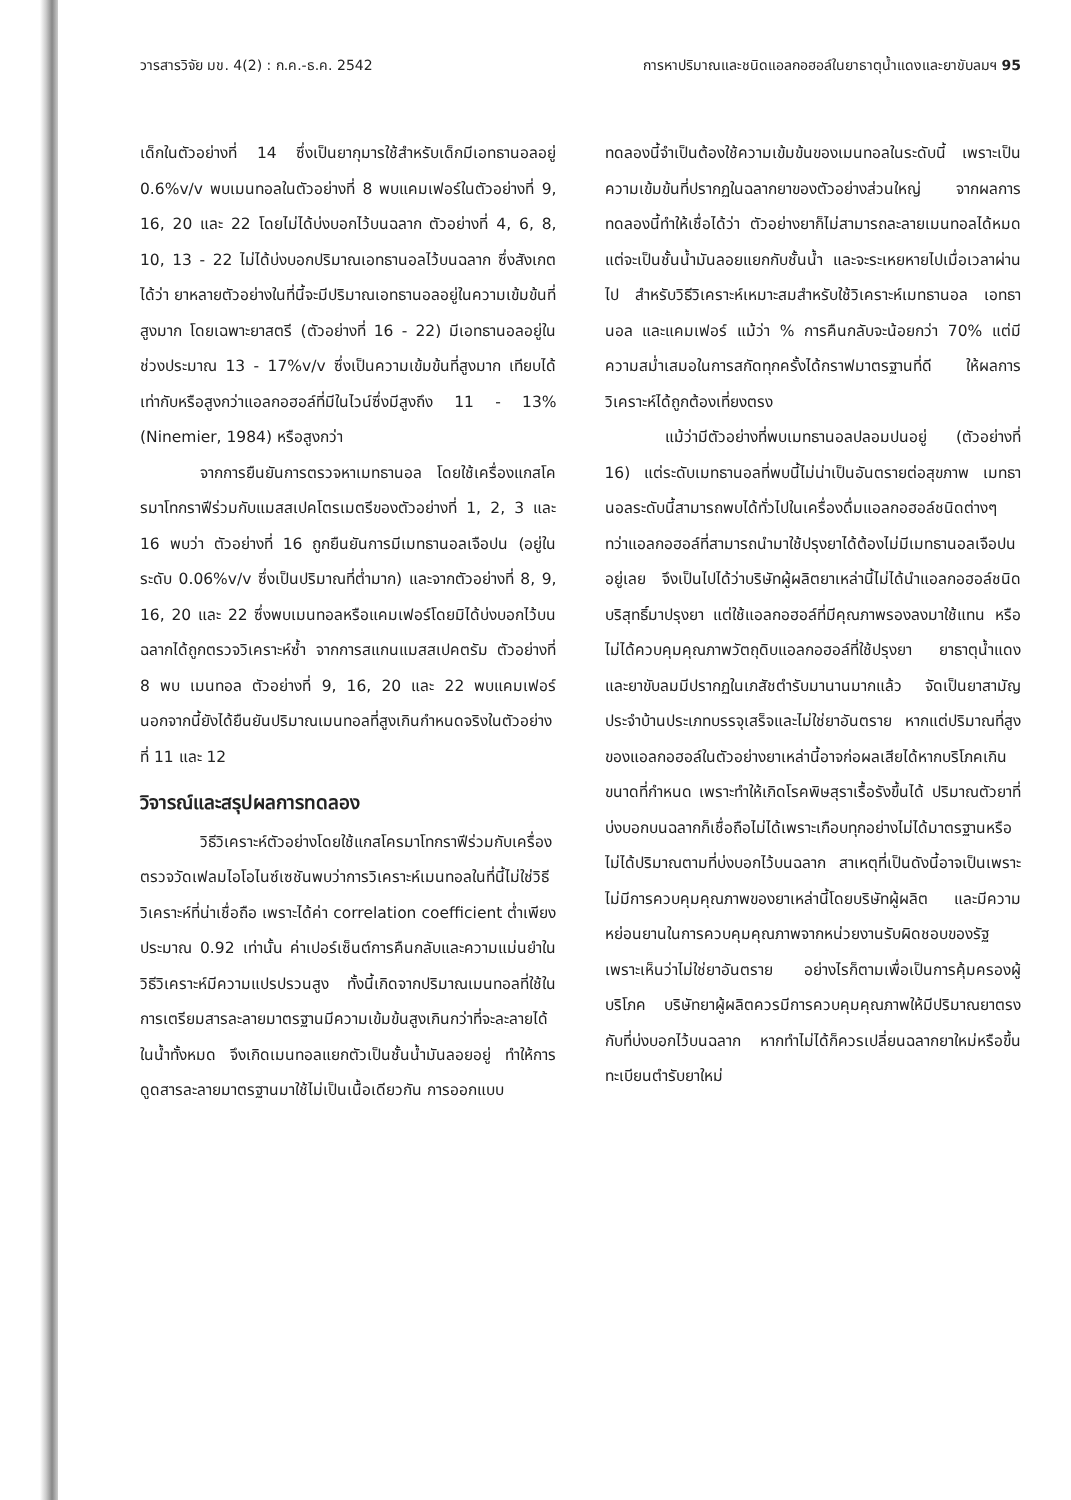วารสารวิจัย มข. 4(2) : ก.ค.-ธ.ค. 2542 การหาปริมาณและชนิดแอลกอฮอล์ในยาธาตุน้ำแดงและยาขับลมฯ 95
เด็กในตัวอย่างที่ 14 ซึ่งเป็นยากุมารใช้สำหรับเด็กมีเอทธานอลอยู่ 0.6%v/v พบเมนทอลในตัวอย่างที่ 8 พบแคมเฟอร์ในตัวอย่างที่ 9, 16, 20 และ 22 โดยไม่ได้บ่งบอกไว้บนฉลาก ตัวอย่างที่ 4, 6, 8, 10, 13 - 22 ไม่ได้บ่งบอกปริมาณเอทธานอลไว้บนฉลาก ซึ่งสังเกตได้ว่า ยาหลายตัวอย่างในที่นี้จะมีปริมาณเอทธานอลอยู่ในความเข้มข้นที่สูงมาก โดยเฉพาะยาสตรี (ตัวอย่างที่ 16 - 22) มีเอทธานอลอยู่ในช่วงประมาณ 13 - 17%v/v ซึ่งเป็นความเข้มข้นที่สูงมาก เทียบได้เท่ากับหรือสูงกว่าแอลกอฮอล์ที่มีในไวน์ซึ่งมีสูงถึง 11 - 13% (Ninemier, 1984) หรือสูงกว่า
จากการยืนยันการตรวจหาเมทธานอล โดยใช้เครื่องแกสโครมาโทกราฟีร่วมกับแมสสเปคโตรเมตรีของตัวอย่างที่ 1, 2, 3 และ 16 พบว่า ตัวอย่างที่ 16 ถูกยืนยันการมีเมทธานอลเจือปน (อยู่ในระดับ 0.06%v/v ซึ่งเป็นปริมาณที่ต่ำมาก) และจากตัวอย่างที่ 8, 9, 16, 20 และ 22 ซึ่งพบเมนทอลหรือแคมเฟอร์โดยมิได้บ่งบอกไว้บนฉลากได้ถูกตรวจวิเคราะห์ซ้ำ จากการสแกนแมสสเปคตรัม ตัวอย่างที่ 8 พบ เมนทอล ตัวอย่างที่ 9, 16, 20 และ 22 พบแคมเฟอร์ นอกจากนี้ยังได้ยืนยันปริมาณเมนทอลที่สูงเกินกำหนดจริงในตัวอย่างที่ 11 และ 12
วิจารณ์และสรุปผลการทดลอง
วิธีวิเคราะห์ตัวอย่างโดยใช้แกสโครมาโทกราฟีร่วมกับเครื่องตรวจวัดเฟลมไอโอไนซ์เซชันพบว่าการวิเคราะห์เมนทอลในที่นี้ไม่ใช่วิธีวิเคราะห์ที่น่าเชื่อถือ เพราะได้ค่า correlation coefficient ต่ำเพียงประมาณ 0.92 เท่านั้น ค่าเปอร์เซ็นต์การคืนกลับและความแม่นยำในวิธีวิเคราะห์มีความแปรปรวนสูง ทั้งนี้เกิดจากปริมาณเมนทอลที่ใช้ในการเตรียมสารละลายมาตรฐานมีความเข้มข้นสูงเกินกว่าที่จะละลายได้ในน้ำทั้งหมด จึงเกิดเมนทอลแยกตัวเป็นชั้นน้ำมันลอยอยู่ ทำให้การดูดสารละลายมาตรฐานมาใช้ไม่เป็นเนื้อเดียวกัน การออกแบบ
ทดลองนี้จำเป็นต้องใช้ความเข้มข้นของเมนทอลในระดับนี้ เพราะเป็นความเข้มข้นที่ปรากฏในฉลากยาของตัวอย่างส่วนใหญ่ จากผลการทดลองนี้ทำให้เชื่อได้ว่า ตัวอย่างยาก็ไม่สามารถละลายเมนทอลได้หมด แต่จะเป็นชั้นน้ำมันลอยแยกกับชั้นน้ำ และจะระเหยหายไปเมื่อเวลาผ่านไป สำหรับวิธีวิเคราะห์เหมาะสมสำหรับใช้วิเคราะห์เมทธานอล เอทธานอล และแคมเฟอร์ แม้ว่า % การคืนกลับจะน้อยกว่า 70% แต่มีความสม่ำเสมอในการสกัดทุกครั้งได้กราฟมาตรฐานที่ดี ให้ผลการวิเคราะห์ได้ถูกต้องเที่ยงตรง
แม้ว่ามีตัวอย่างที่พบเมทธานอลปลอมปนอยู่ (ตัวอย่างที่ 16) แต่ระดับเมทธานอลที่พบนี้ไม่น่าเป็นอันตรายต่อสุขภาพ เมทธานอลระดับนี้สามารถพบได้ทั่วไปในเครื่องดื่มแอลกอฮอล์ชนิดต่างๆ ทว่าแอลกอฮอล์ที่สามารถนำมาใช้ปรุงยาได้ต้องไม่มีเมทธานอลเจือปนอยู่เลย จึงเป็นไปได้ว่าบริษัทผู้ผลิตยาเหล่านี้ไม่ได้นำแอลกอฮอล์ชนิดบริสุทธิ์มาปรุงยา แต่ใช้แอลกอฮอล์ที่มีคุณภาพรองลงมาใช้แทน หรือไม่ได้ควบคุมคุณภาพวัตถุดิบแอลกอฮอล์ที่ใช้ปรุงยา ยาธาตุน้ำแดงและยาขับลมมีปรากฏในเภสัชตำรับมานานมากแล้ว จัดเป็นยาสามัญประจำบ้านประเภทบรรจุเสร็จและไม่ใช่ยาอันตราย หากแต่ปริมาณที่สูงของแอลกอฮอล์ในตัวอย่างยาเหล่านี้อาจก่อผลเสียได้หากบริโภคเกินขนาดที่กำหนด เพราะทำให้เกิดโรคพิษสุราเรื้อรังขึ้นได้ ปริมาณตัวยาที่บ่งบอกบนฉลากก็เชื่อถือไม่ได้เพราะเกือบทุกอย่างไม่ได้มาตรฐานหรือไม่ได้ปริมาณตามที่บ่งบอกไว้บนฉลาก สาเหตุที่เป็นดังนี้อาจเป็นเพราะไม่มีการควบคุมคุณภาพของยาเหล่านี้โดยบริษัทผู้ผลิต และมีความหย่อนยานในการควบคุมคุณภาพจากหน่วยงานรับผิดชอบของรัฐเพราะเห็นว่าไม่ใช่ยาอันตราย อย่างไรก็ตามเพื่อเป็นการคุ้มครองผู้บริโภค บริษัทยาผู้ผลิตควรมีการควบคุมคุณภาพให้มีปริมาณยาตรงกับที่บ่งบอกไว้บนฉลาก หากทำไม่ได้ก็ควรเปลี่ยนฉลากยาใหม่หรือขึ้นทะเบียนตำรับยาใหม่